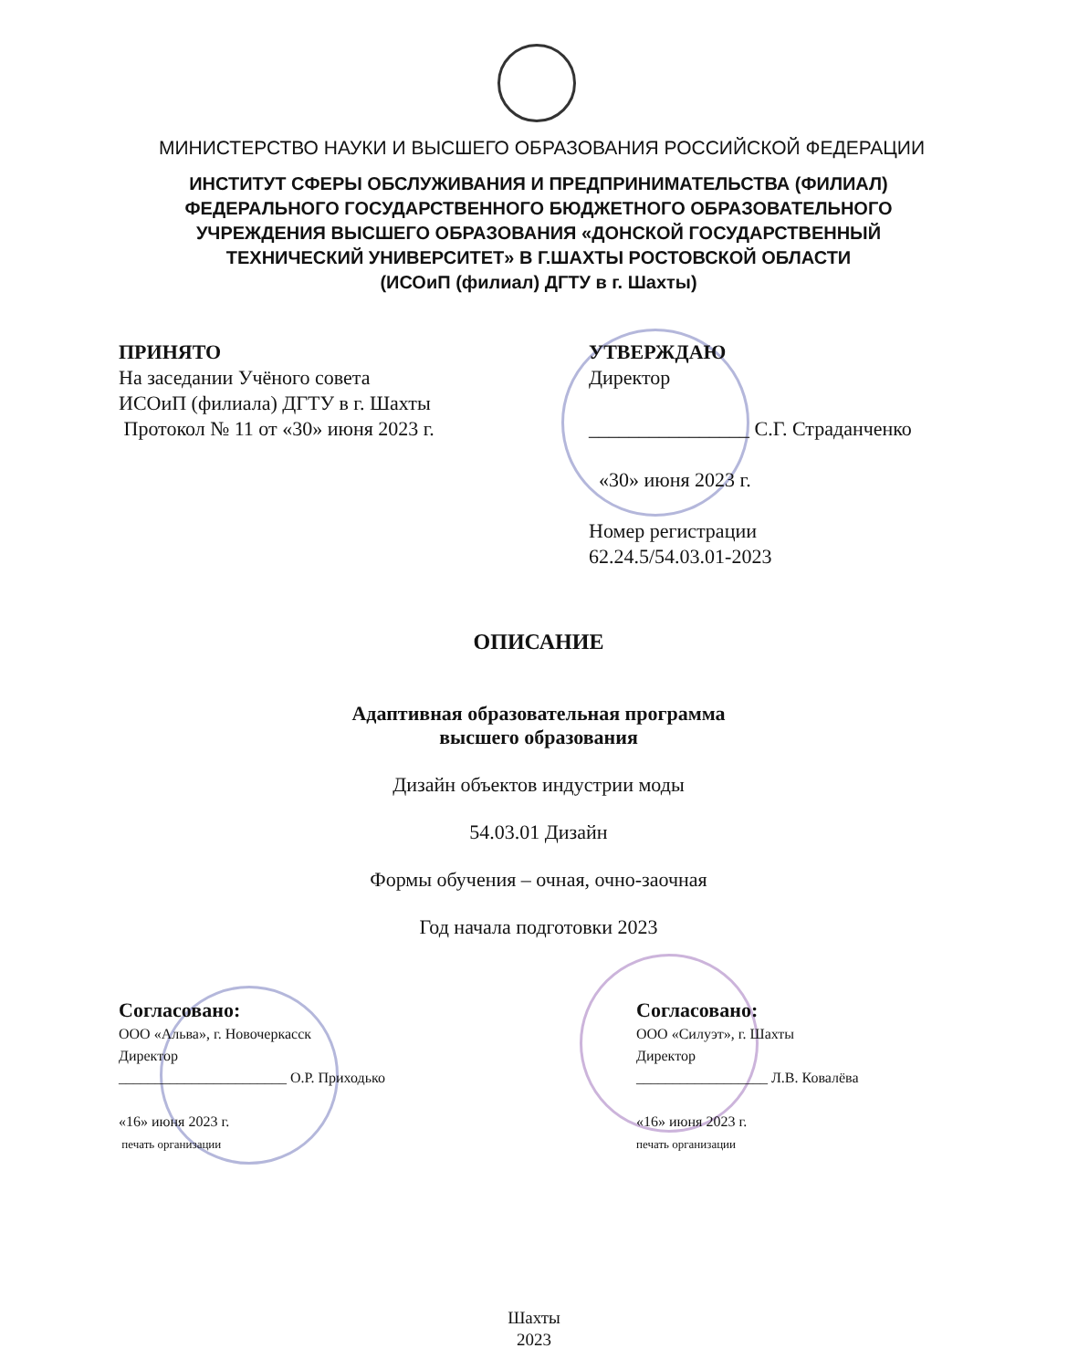МИНИСТЕРСТВО НАУКИ И ВЫСШЕГО ОБРАЗОВАНИЯ РОССИЙСКОЙ ФЕДЕРАЦИИ
ИНСТИТУТ СФЕРЫ ОБСЛУЖИВАНИЯ И ПРЕДПРИНИМАТЕЛЬСТВА (ФИЛИАЛ) ФЕДЕРАЛЬНОГО ГОСУДАРСТВЕННОГО БЮДЖЕТНОГО ОБРАЗОВАТЕЛЬНОГО УЧРЕЖДЕНИЯ ВЫСШЕГО ОБРАЗОВАНИЯ «ДОНСКОЙ ГОСУДАРСТВЕННЫЙ ТЕХНИЧЕСКИЙ УНИВЕРСИТЕТ» В Г.ШАХТЫ РОСТОВСКОЙ ОБЛАСТИ
(ИСОиП (филиал) ДГТУ в г. Шахты)
ПРИНЯТО
На заседании Учёного совета
ИСОиП (филиала) ДГТУ в г. Шахты
Протокол № 11 от «30» июня 2023 г.
УТВЕРЖДАЮ
Директор
________________ С.Г. Страданченко
«30» июня 2023 г.
Номер регистрации
62.24.5/54.03.01-2023
ОПИСАНИЕ
Адаптивная образовательная программа
высшего образования
Дизайн объектов индустрии моды
54.03.01 Дизайн
Формы обучения – очная, очно-заочная
Год начала подготовки 2023
Согласовано:
ООО «Альва», г. Новочеркасск
Директор
_______________________ О.Р. Приходько
«16» июня 2023 г.
печать организации
Согласовано:
ООО «Силуэт», г. Шахты
Директор
__________________ Л.В. Ковалёва
«16» июня 2023 г.
печать организации
Шахты
2023